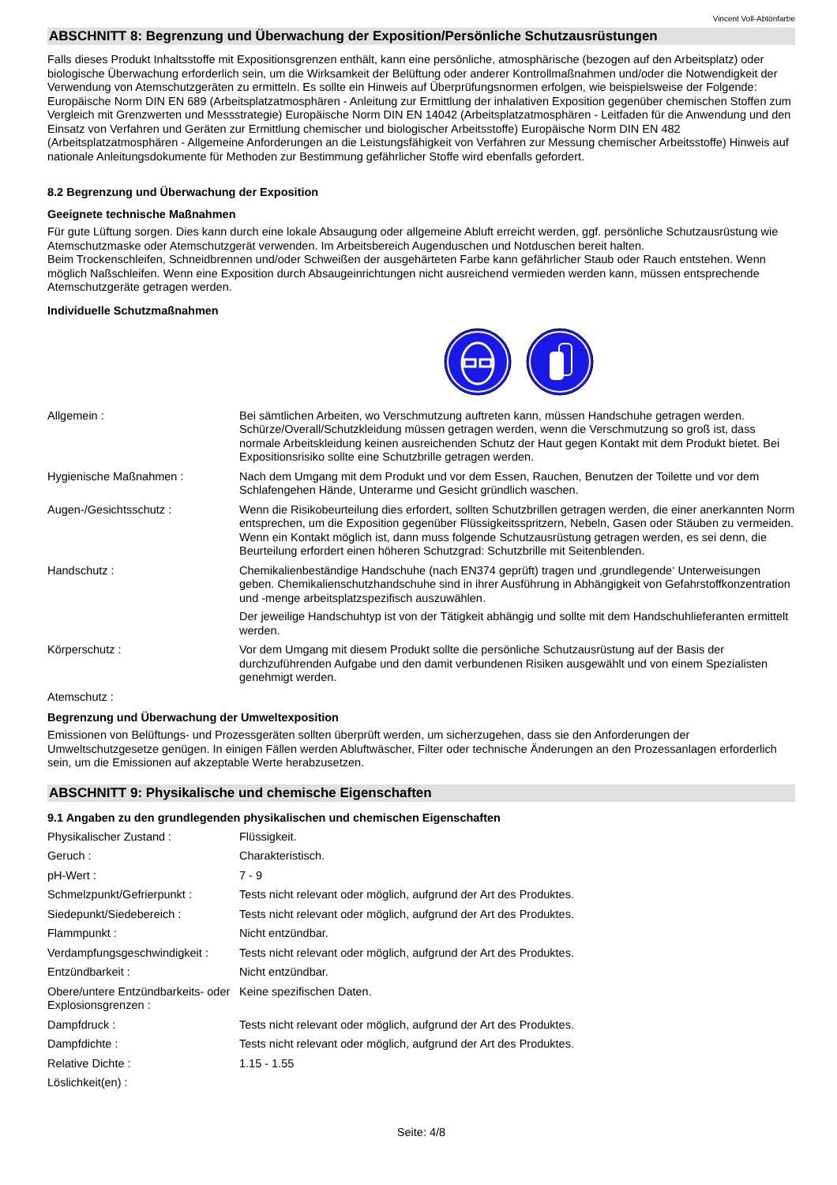Vincent Voll-Abtönfarbe
ABSCHNITT 8: Begrenzung und Überwachung der Exposition/Persönliche Schutzausrüstungen
Falls dieses Produkt Inhaltsstoffe mit Expositionsgrenzen enthält, kann eine persönliche, atmosphärische (bezogen auf den Arbeitsplatz) oder biologische Überwachung erforderlich sein, um die Wirksamkeit der Belüftung oder anderer Kontrollmaßnahmen und/oder die Notwendigkeit der Verwendung von Atemschutzgeräten zu ermitteln. Es sollte ein Hinweis auf Überprüfungsnormen erfolgen, wie beispielsweise der Folgende: Europäische Norm DIN EN 689 (Arbeitsplatzatmosphären - Anleitung zur Ermittlung der inhalativen Exposition gegenüber chemischen Stoffen zum Vergleich mit Grenzwerten und Messstrategie) Europäische Norm DIN EN 14042 (Arbeitsplatzatmosphären - Leitfaden für die Anwendung und den Einsatz von Verfahren und Geräten zur Ermittlung chemischer und biologischer Arbeitsstoffe) Europäische Norm DIN EN 482 (Arbeitsplatzatmosphären - Allgemeine Anforderungen an die Leistungsfähigkeit von Verfahren zur Messung chemischer Arbeitsstoffe) Hinweis auf nationale Anleitungsdokumente für Methoden zur Bestimmung gefährlicher Stoffe wird ebenfalls gefordert.
8.2 Begrenzung und Überwachung der Exposition
Geeignete technische Maßnahmen
Für gute Lüftung sorgen. Dies kann durch eine lokale Absaugung oder allgemeine Abluft erreicht werden, ggf. persönliche Schutzausrüstung wie Atemschutzmaske oder Atemschutzgerät verwenden. Im Arbeitsbereich Augenduschen und Notduschen bereit halten.
Beim Trockenschleifen, Schneidbrennen und/oder Schweißen der ausgehärteten Farbe kann gefährlicher Staub oder Rauch entstehen. Wenn möglich Naßschleifen. Wenn eine Exposition durch Absaugeinrichtungen nicht ausreichend vermieden werden kann, müssen entsprechende Atemschutzgeräte getragen werden.
Individuelle Schutzmaßnahmen
| Allgemein : | Bei sämtlichen Arbeiten, wo Verschmutzung auftreten kann, müssen Handschuhe getragen werden. Schürze/Overall/Schutzkleidung müssen getragen werden, wenn die Verschmutzung so groß ist, dass normale Arbeitskleidung keinen ausreichenden Schutz der Haut gegen Kontakt mit dem Produkt bietet. Bei Expositionsrisiko sollte eine Schutzbrille getragen werden. |
| Hygienische Maßnahmen : | Nach dem Umgang mit dem Produkt und vor dem Essen, Rauchen, Benutzen der Toilette und vor dem Schlafengehen Hände, Unterarme und Gesicht gründlich waschen. |
| Augen-/Gesichtsschutz : | Wenn die Risikobeurteilung dies erfordert, sollten Schutzbrillen getragen werden, die einer anerkannten Norm entsprechen, um die Exposition gegenüber Flüssigkeitsspritzern, Nebeln, Gasen oder Stäuben zu vermeiden. Wenn ein Kontakt möglich ist, dann muss folgende Schutzausrüstung getragen werden, es sei denn, die Beurteilung erfordert einen höheren Schutzgrad: Schutzbrille mit Seitenblenden. |
| Handschutz : | Chemikalienbeständige Handschuhe (nach EN374 geprüft) tragen und ‚grundlegende‘ Unterweisungen geben. Chemikalienschutzhandschuhe sind in ihrer Ausführung in Abhängigkeit von Gefahrstoffkonzentration und -menge arbeitsplatzspezifisch auszuwählen. Der jeweilige Handschuhtyp ist von der Tätigkeit abhängig und sollte mit dem Handschuhlieferanten ermittelt werden. |
| Körperschutz : | Vor dem Umgang mit diesem Produkt sollte die persönliche Schutzausrüstung auf der Basis der durchzuführenden Aufgabe und den damit verbundenen Risiken ausgewählt und von einem Spezialisten genehmigt werden. |
| Atemschutz : | |
Begrenzung und Überwachung der Umweltexposition
Emissionen von Belüftungs- und Prozessgeräten sollten überprüft werden, um sicherzugehen, dass sie den Anforderungen der Umweltschutzgesetze genügen. In einigen Fällen werden Abluftwäscher, Filter oder technische Änderungen an den Prozessanlagen erforderlich sein, um die Emissionen auf akzeptable Werte herabzusetzen.
ABSCHNITT 9: Physikalische und chemische Eigenschaften
9.1 Angaben zu den grundlegenden physikalischen und chemischen Eigenschaften
| Physikalischer Zustand : | Flüssigkeit. |
| Geruch : | Charakteristisch. |
| pH-Wert : | 7 - 9 |
| Schmelzpunkt/Gefrierpunkt : | Tests nicht relevant oder möglich, aufgrund der Art des Produktes. |
| Siedepunkt/Siedebereich : | Tests nicht relevant oder möglich, aufgrund der Art des Produktes. |
| Flammpunkt : | Nicht entzündbar. |
| Verdampfungsgeschwindigkeit : | Tests nicht relevant oder möglich, aufgrund der Art des Produktes. |
| Entzündbarkeit : | Nicht entzündbar. |
| Obere/untere Entzündbarkeits- oder Explosionsgrenzen : | Keine spezifischen Daten. |
| Dampfdruck : | Tests nicht relevant oder möglich, aufgrund der Art des Produktes. |
| Dampfdichte : | Tests nicht relevant oder möglich, aufgrund der Art des Produktes. |
| Relative Dichte : | 1.15 - 1.55 |
| Löslichkeit(en) : | |
Seite: 4/8